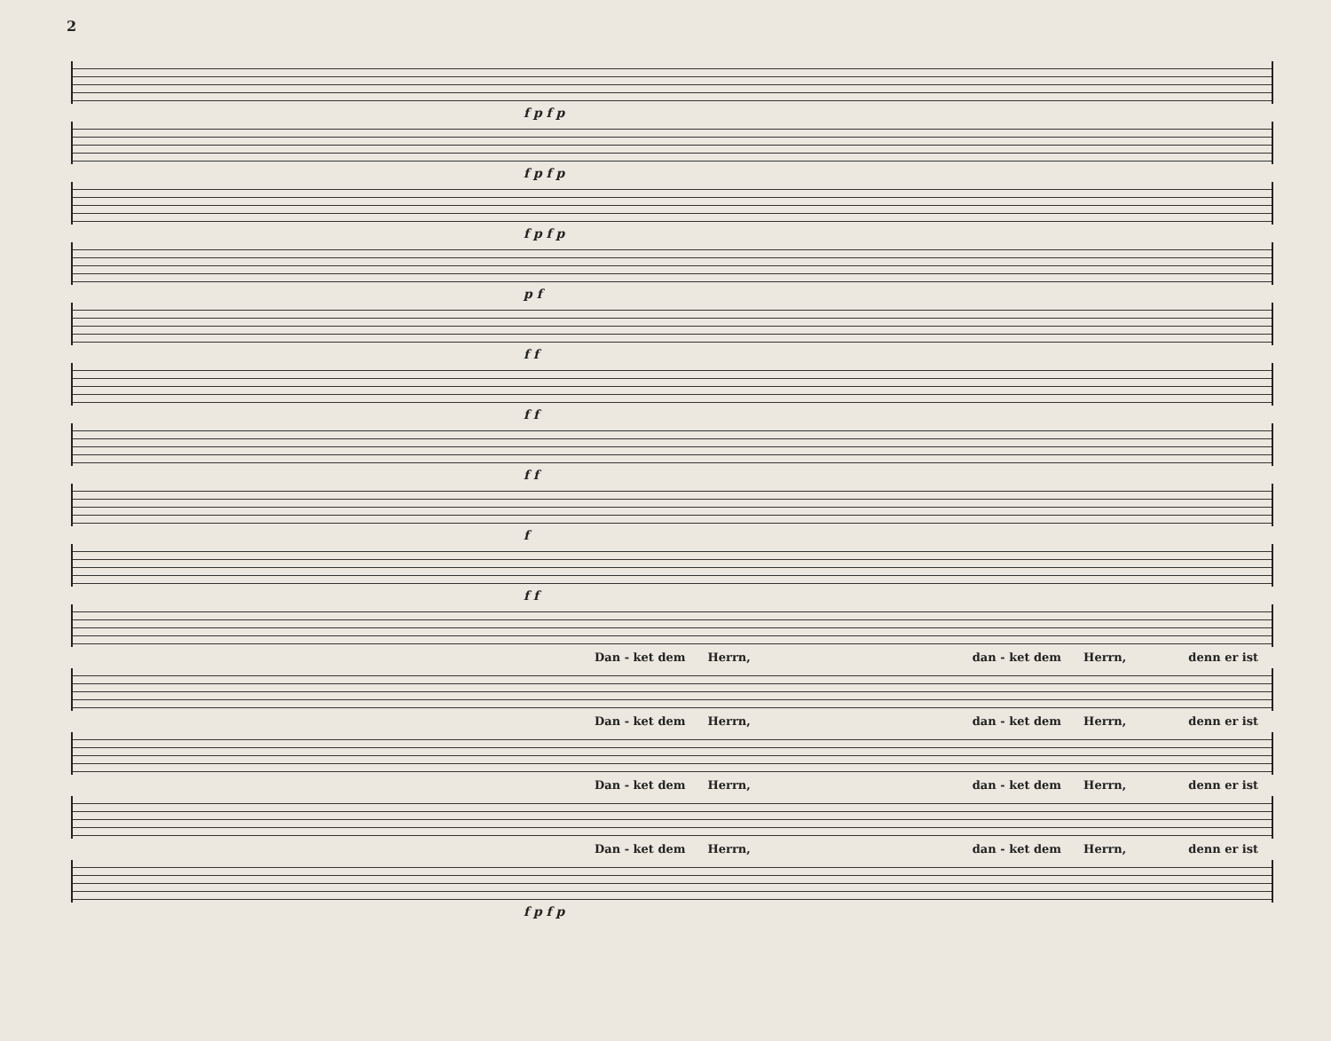2
f p f p
f p f p
f p f p
p f
f f
f f
f f
f
f f
Dan - ket dem Herrn, dan - ket dem Herrn, denn er ist
Dan - ket dem Herrn, dan - ket dem Herrn, denn er ist
Dan - ket dem Herrn, dan - ket dem Herrn, denn er ist
Dan - ket dem Herrn, dan - ket dem Herrn, denn er ist
f p f p